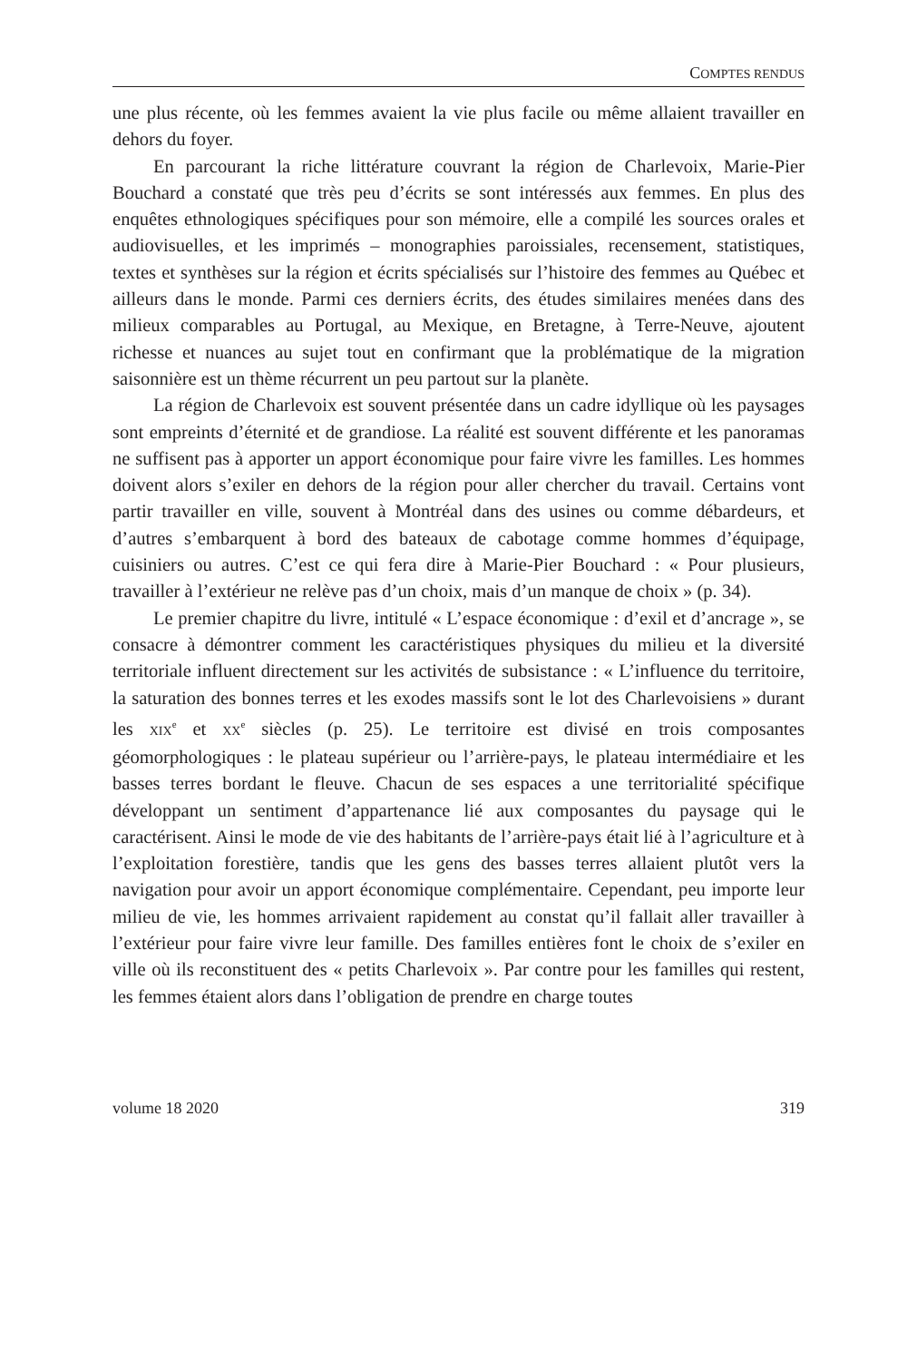COMPTES RENDUS
une plus récente, où les femmes avaient la vie plus facile ou même allaient travailler en dehors du foyer.
En parcourant la riche littérature couvrant la région de Charlevoix, Marie-Pier Bouchard a constaté que très peu d’écrits se sont intéressés aux femmes. En plus des enquêtes ethnologiques spécifiques pour son mémoire, elle a compilé les sources orales et audiovisuelles, et les imprimés – monographies paroissiales, recensement, statistiques, textes et synthèses sur la région et écrits spécialisés sur l’histoire des femmes au Québec et ailleurs dans le monde. Parmi ces derniers écrits, des études similaires menées dans des milieux comparables au Portugal, au Mexique, en Bretagne, à Terre-Neuve, ajoutent richesse et nuances au sujet tout en confirmant que la problématique de la migration saisonnière est un thème récurrent un peu partout sur la planète.
La région de Charlevoix est souvent présentée dans un cadre idyllique où les paysages sont empreints d’éternité et de grandiose. La réalité est souvent différente et les panoramas ne suffisent pas à apporter un apport économique pour faire vivre les familles. Les hommes doivent alors s’exiler en dehors de la région pour aller chercher du travail. Certains vont partir travailler en ville, souvent à Montréal dans des usines ou comme débardeurs, et d’autres s’embarquent à bord des bateaux de cabotage comme hommes d’équipage, cuisiniers ou autres. C’est ce qui fera dire à Marie-Pier Bouchard : « Pour plusieurs, travailler à l’extérieur ne relève pas d’un choix, mais d’un manque de choix » (p. 34).
Le premier chapitre du livre, intitulé « L’espace économique : d’exil et d’ancrage », se consacre à démontrer comment les caractéristiques physiques du milieu et la diversité territoriale influent directement sur les activités de subsistance : « L’influence du territoire, la saturation des bonnes terres et les exodes massifs sont le lot des Charlevoisiens » durant les XIX<sup>e</sup> et XX<sup>e</sup> siècles (p. 25). Le territoire est divisé en trois composantes géomorphologiques : le plateau supérieur ou l’arrière-pays, le plateau intermédiaire et les basses terres bordant le fleuve. Chacun de ses espaces a une territorialité spécifique développant un sentiment d’appartenance lié aux composantes du paysage qui le caractérisent. Ainsi le mode de vie des habitants de l’arrière-pays était lié à l’agriculture et à l’exploitation forestière, tandis que les gens des basses terres allaient plutôt vers la navigation pour avoir un apport économique complémentaire. Cependant, peu importe leur milieu de vie, les hommes arrivaient rapidement au constat qu’il fallait aller travailler à l’extérieur pour faire vivre leur famille. Des familles entières font le choix de s’exiler en ville où ils reconstituent des « petits Charlevoix ». Par contre pour les familles qui restent, les femmes étaient alors dans l’obligation de prendre en charge toutes
volume 18 2020 319